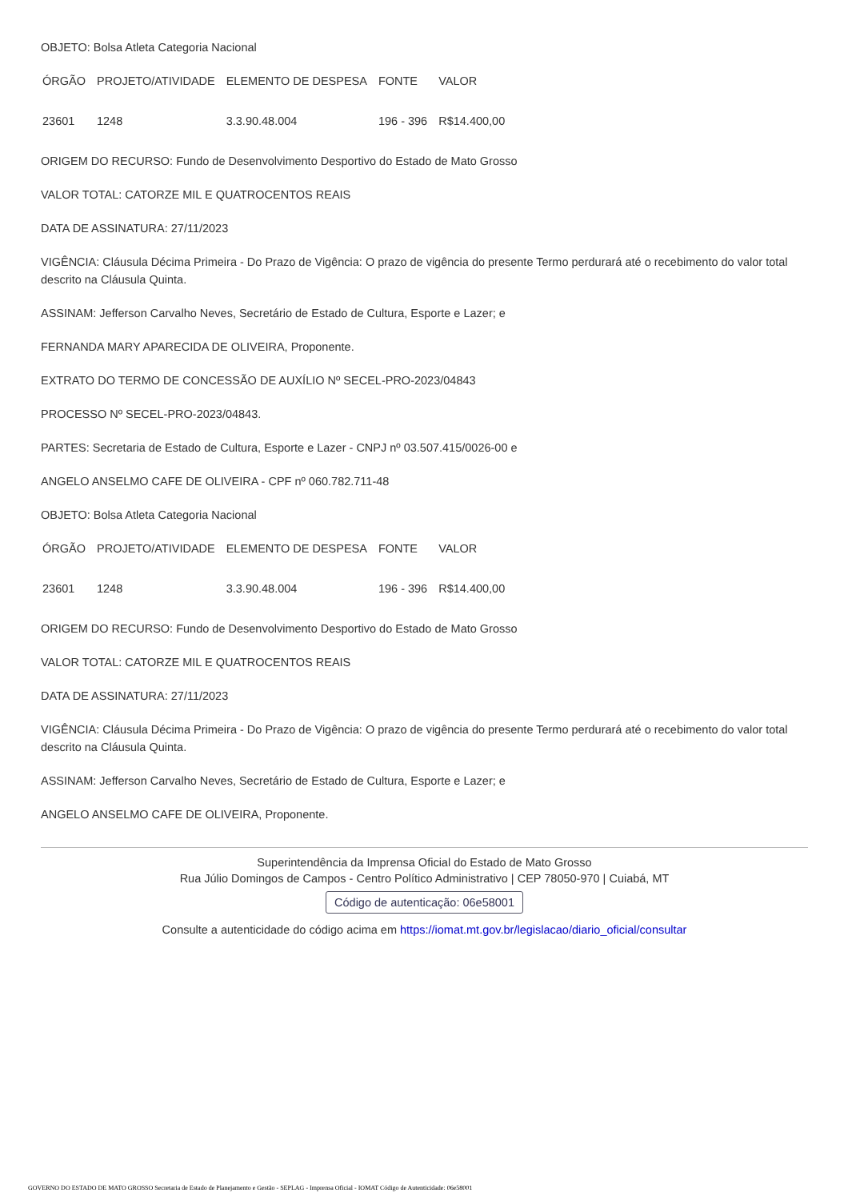OBJETO: Bolsa Atleta Categoria Nacional
| ÓRGÃO | PROJETO/ATIVIDADE | ELEMENTO DE DESPESA | FONTE | VALOR |
| 23601 | 1248 | 3.3.90.48.004 | 196 - 396 | R$14.400,00 |
ORIGEM DO RECURSO: Fundo de Desenvolvimento Desportivo do Estado de Mato Grosso
VALOR TOTAL: CATORZE MIL E QUATROCENTOS REAIS
DATA DE ASSINATURA: 27/11/2023
VIGÊNCIA: Cláusula Décima Primeira - Do Prazo de Vigência: O prazo de vigência do presente Termo perdurará até o recebimento do valor total descrito na Cláusula Quinta.
ASSINAM: Jefferson Carvalho Neves, Secretário de Estado de Cultura, Esporte e Lazer; e
FERNANDA MARY APARECIDA DE OLIVEIRA, Proponente.
EXTRATO DO TERMO DE CONCESSÃO DE AUXÍLIO Nº SECEL-PRO-2023/04843
PROCESSO Nº SECEL-PRO-2023/04843.
PARTES: Secretaria de Estado de Cultura, Esporte e Lazer - CNPJ nº 03.507.415/0026-00 e
ANGELO ANSELMO CAFE DE OLIVEIRA - CPF nº 060.782.711-48
OBJETO: Bolsa Atleta Categoria Nacional
| ÓRGÃO | PROJETO/ATIVIDADE | ELEMENTO DE DESPESA | FONTE | VALOR |
| 23601 | 1248 | 3.3.90.48.004 | 196 - 396 | R$14.400,00 |
ORIGEM DO RECURSO: Fundo de Desenvolvimento Desportivo do Estado de Mato Grosso
VALOR TOTAL: CATORZE MIL E QUATROCENTOS REAIS
DATA DE ASSINATURA: 27/11/2023
VIGÊNCIA: Cláusula Décima Primeira - Do Prazo de Vigência: O prazo de vigência do presente Termo perdurará até o recebimento do valor total descrito na Cláusula Quinta.
ASSINAM: Jefferson Carvalho Neves, Secretário de Estado de Cultura, Esporte e Lazer; e
ANGELO ANSELMO CAFE DE OLIVEIRA, Proponente.
Superintendência da Imprensa Oficial do Estado de Mato Grosso
Rua Júlio Domingos de Campos - Centro Político Administrativo | CEP 78050-970 | Cuiabá, MT
Código de autenticação: 06e58001
Consulte a autenticidade do código acima em https://iomat.mt.gov.br/legislacao/diario_oficial/consultar
GOVERNO DO ESTADO DE MATO GROSSO Secretaria de Estado de Planejamento e Gestão - SEPLAG - Imprensa Oficial - IOMAT Código de Autenticidade: 06e58001